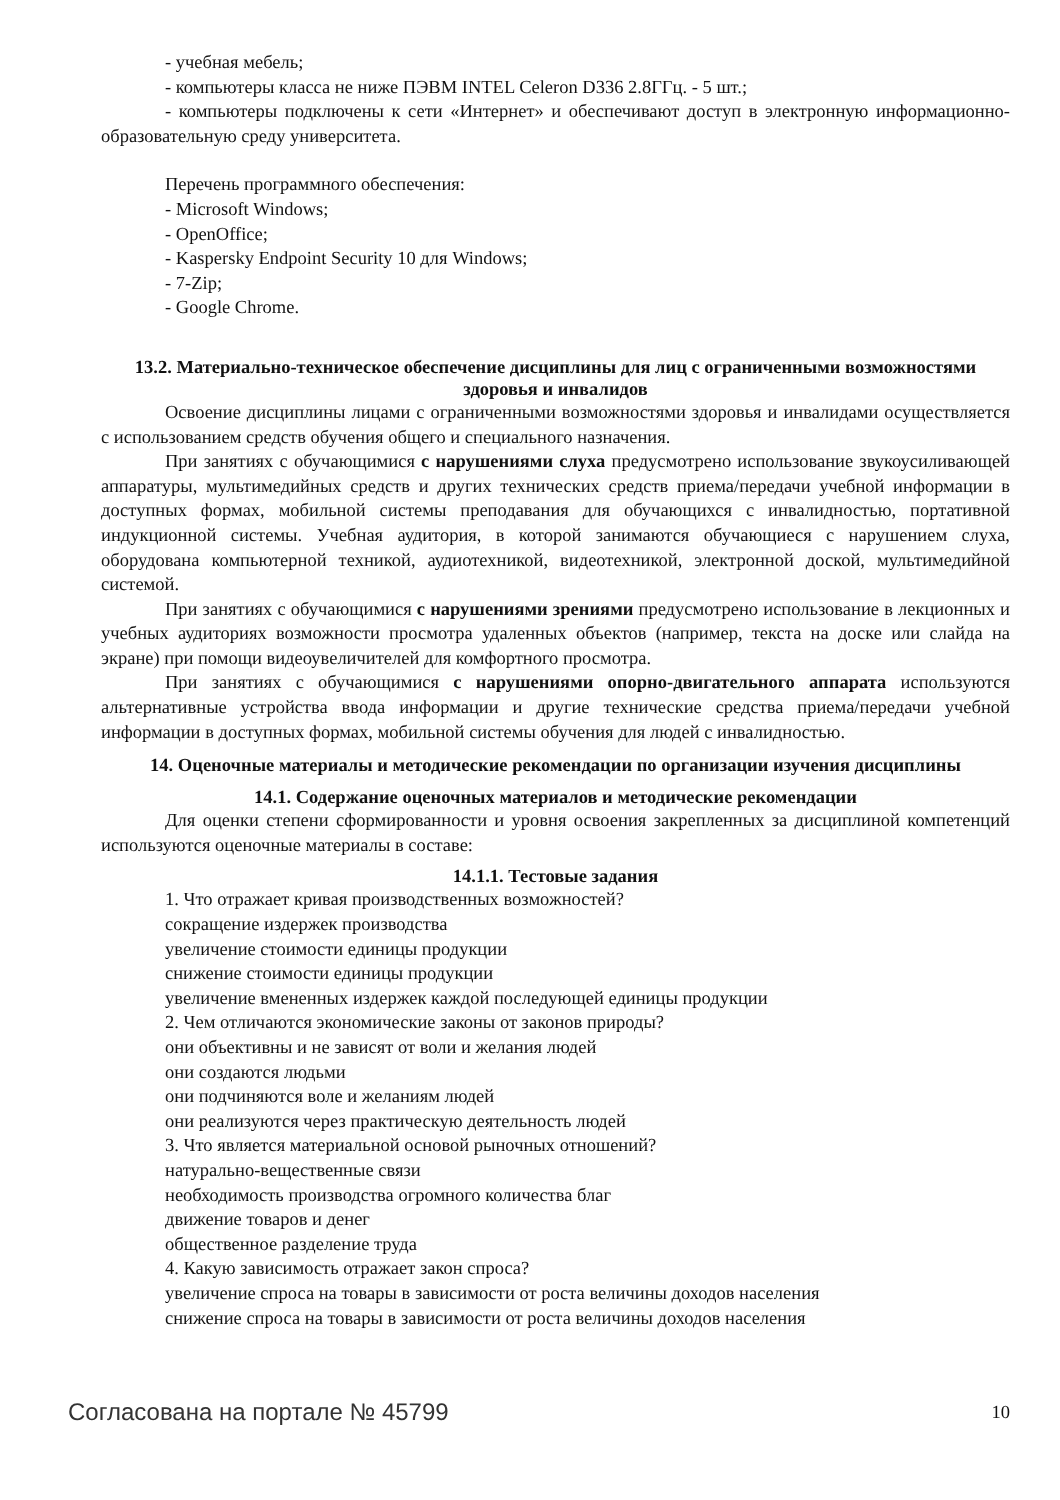- учебная мебель;
- компьютеры класса не ниже ПЭВМ INTEL Celeron D336 2.8ГГц. - 5 шт.;
- компьютеры подключены к сети «Интернет» и обеспечивают доступ в электронную информационно-образовательную среду университета.
Перечень программного обеспечения:
- Microsoft Windows;
- OpenOffice;
- Kaspersky Endpoint Security 10 для Windows;
- 7-Zip;
- Google Chrome.
13.2. Материально-техническое обеспечение дисциплины для лиц с ограниченными возможностями здоровья и инвалидов
Освоение дисциплины лицами с ограниченными возможностями здоровья и инвалидами осуществляется с использованием средств обучения общего и специального назначения.
При занятиях с обучающимися с нарушениями слуха предусмотрено использование звукоусиливающей аппаратуры, мультимедийных средств и других технических средств приема/передачи учебной информации в доступных формах, мобильной системы преподавания для обучающихся с инвалидностью, портативной индукционной системы. Учебная аудитория, в которой занимаются обучающиеся с нарушением слуха, оборудована компьютерной техникой, аудиотехникой, видеотехникой, электронной доской, мультимедийной системой.
При занятиях с обучающимися с нарушениями зрениями предусмотрено использование в лекционных и учебных аудиториях возможности просмотра удаленных объектов (например, текста на доске или слайда на экране) при помощи видеоувеличителей для комфортного просмотра.
При занятиях с обучающимися с нарушениями опорно-двигательного аппарата используются альтернативные устройства ввода информации и другие технические средства приема/передачи учебной информации в доступных формах, мобильной системы обучения для людей с инвалидностью.
14. Оценочные материалы и методические рекомендации по организации изучения дисциплины
14.1. Содержание оценочных материалов и методические рекомендации
Для оценки степени сформированности и уровня освоения закрепленных за дисциплиной компетенций используются оценочные материалы в составе:
14.1.1. Тестовые задания
1. Что отражает кривая производственных возможностей?
сокращение издержек производства
увеличение стоимости единицы продукции
снижение стоимости единицы продукции
увеличение вмененных издержек каждой последующей единицы продукции
2. Чем отличаются экономические законы от законов природы?
они объективны и не зависят от воли и желания людей
они создаются людьми
они подчиняются воле и желаниям людей
они реализуются через практическую деятельность людей
3. Что является материальной основой рыночных отношений?
натурально-вещественные связи
необходимость производства огромного количества благ
движение товаров и денег
общественное разделение труда
4. Какую зависимость отражает закон спроса?
увеличение спроса на товары в зависимости от роста величины доходов населения
снижение спроса на товары в зависимости от роста величины доходов населения
Согласована на портале № 45799 10